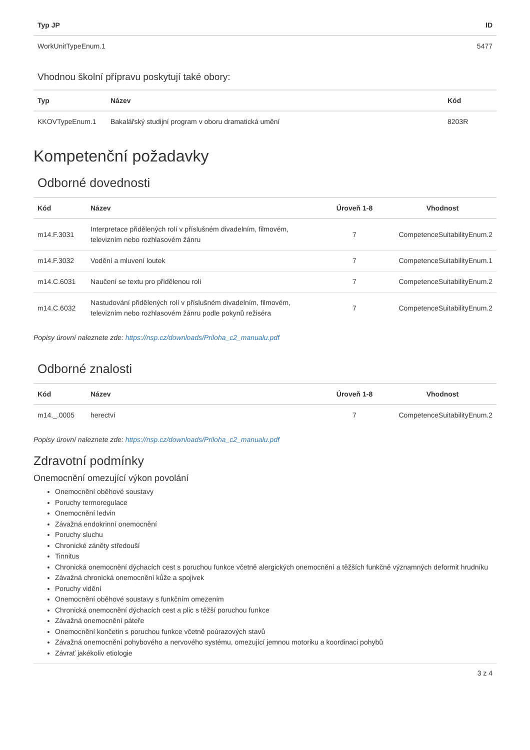| Typ JP | ID |
| --- | --- |
| WorkUnitTypeEnum.1 | 5477 |
Vhodnou školní přípravu poskytují také obory:
| Typ | Název | Kód |
| --- | --- | --- |
| KKOVTypeEnum.1 | Bakalářský studijní program v oboru dramatická umění | 8203R |
Kompetenční požadavky
Odborné dovednosti
| Kód | Název | Úroveň 1-8 | Vhodnost |
| --- | --- | --- | --- |
| m14.F.3031 | Interpretace přidělených rolí v příslušném divadelním, filmovém, televizním nebo rozhlasovém žánru | 7 | CompetenceSuitabilityEnum.2 |
| m14.F.3032 | Vodění a mluvení loutek | 7 | CompetenceSuitabilityEnum.1 |
| m14.C.6031 | Naučení se textu pro přidělenou roli | 7 | CompetenceSuitabilityEnum.2 |
| m14.C.6032 | Nastudování přidělených rolí v příslušném divadelním, filmovém, televizním nebo rozhlasovém žánru podle pokynů režiséra | 7 | CompetenceSuitabilityEnum.2 |
Popisy úrovní naleznete zde: https://nsp.cz/downloads/Priloha_c2_manualu.pdf
Odborné znalosti
| Kód | Název | Úroveň 1-8 | Vhodnost |
| --- | --- | --- | --- |
| m14._.0005 | herectví | 7 | CompetenceSuitabilityEnum.2 |
Popisy úrovní naleznete zde: https://nsp.cz/downloads/Priloha_c2_manualu.pdf
Zdravotní podmínky
Onemocnění omezující výkon povolání
Onemocnění oběhové soustavy
Poruchy termoregulace
Onemocnění ledvin
Závažná endokrinní onemocnění
Poruchy sluchu
Chronické záněty středouší
Tinnitus
Chronická onemocnění dýchacích cest s poruchou funkce včetně alergických onemocnění a těžších funkčně významných deformit hrudníku
Závažná chronická onemocnění kůže a spojivek
Poruchy vidění
Onemocnění oběhové soustavy s funkčním omezením
Chronická onemocnění dýchacích cest a plic s těžší poruchou funkce
Závažná onemocnění páteře
Onemocnění končetin s poruchou funkce včetně poúrazových stavů
Závažná onemocnění pohybového a nervového systému, omezující jemnou motoriku a koordinaci pohybů
Závrať jakékoliv etiologie
3 z 4